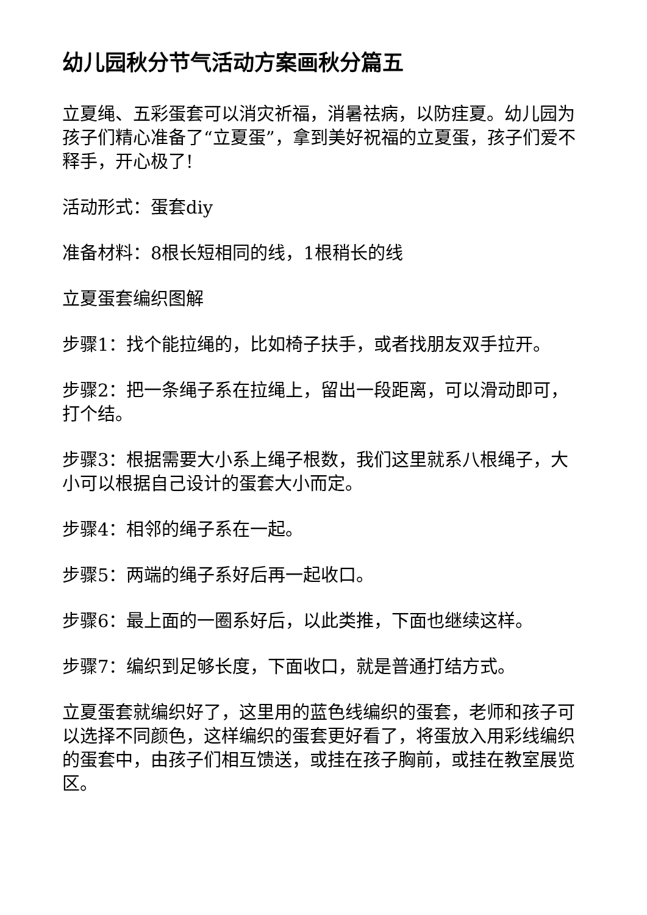幼儿园秋分节气活动方案画秋分篇五
立夏绳、五彩蛋套可以消灾祈福，消暑祛病，以防疰夏。幼儿园为孩子们精心准备了“立夏蛋”，拿到美好祝福的立夏蛋，孩子们爱不释手，开心极了!
活动形式：蛋套diy
准备材料：8根长短相同的线，1根稍长的线
立夏蛋套编织图解
步骤1：找个能拉绳的，比如椅子扶手，或者找朋友双手拉开。
步骤2：把一条绳子系在拉绳上，留出一段距离，可以滑动即可，打个结。
步骤3：根据需要大小系上绳子根数，我们这里就系八根绳子，大小可以根据自己设计的蛋套大小而定。
步骤4：相邻的绳子系在一起。
步骤5：两端的绳子系好后再一起收口。
步骤6：最上面的一圈系好后，以此类推，下面也继续这样。
步骤7：编织到足够长度，下面收口，就是普通打结方式。
立夏蛋套就编织好了，这里用的蓝色线编织的蛋套，老师和孩子可以选择不同颜色，这样编织的蛋套更好看了，将蛋放入用彩线编织的蛋套中，由孩子们相互馈送，或挂在孩子胸前，或挂在教室展览区。